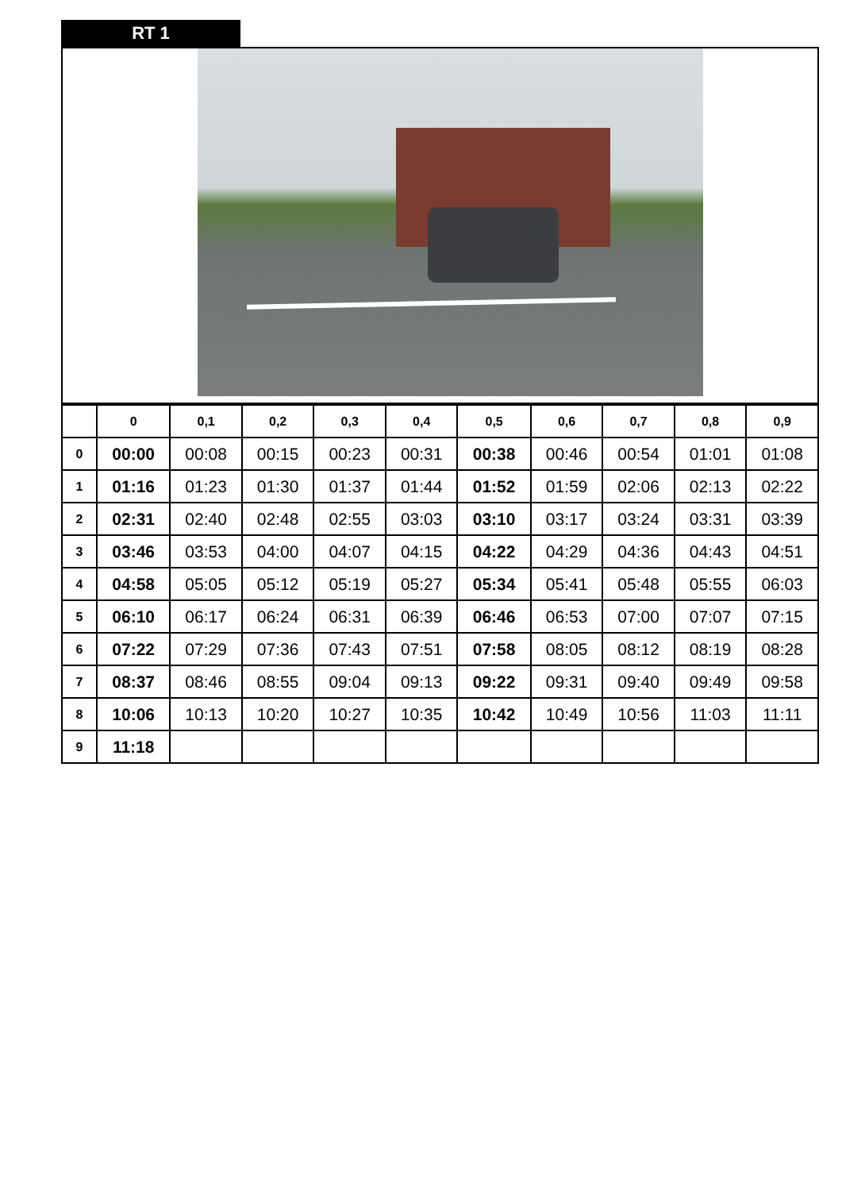RT 1
| | 0 | 0,1 | 0,2 | 0,3 | 0,4 | 0,5 | 0,6 | 0,7 | 0,8 | 0,9 |
| --- | --- | --- | --- | --- | --- | --- | --- | --- | --- | --- |
| 0 | 00:00 | 00:08 | 00:15 | 00:23 | 00:31 | 00:38 | 00:46 | 00:54 | 01:01 | 01:08 |
| 1 | 01:16 | 01:23 | 01:30 | 01:37 | 01:44 | 01:52 | 01:59 | 02:06 | 02:13 | 02:22 |
| 2 | 02:31 | 02:40 | 02:48 | 02:55 | 03:03 | 03:10 | 03:17 | 03:24 | 03:31 | 03:39 |
| 3 | 03:46 | 03:53 | 04:00 | 04:07 | 04:15 | 04:22 | 04:29 | 04:36 | 04:43 | 04:51 |
| 4 | 04:58 | 05:05 | 05:12 | 05:19 | 05:27 | 05:34 | 05:41 | 05:48 | 05:55 | 06:03 |
| 5 | 06:10 | 06:17 | 06:24 | 06:31 | 06:39 | 06:46 | 06:53 | 07:00 | 07:07 | 07:15 |
| 6 | 07:22 | 07:29 | 07:36 | 07:43 | 07:51 | 07:58 | 08:05 | 08:12 | 08:19 | 08:28 |
| 7 | 08:37 | 08:46 | 08:55 | 09:04 | 09:13 | 09:22 | 09:31 | 09:40 | 09:49 | 09:58 |
| 8 | 10:06 | 10:13 | 10:20 | 10:27 | 10:35 | 10:42 | 10:49 | 10:56 | 11:03 | 11:11 |
| 9 | 11:18 | | | | | | | | | |